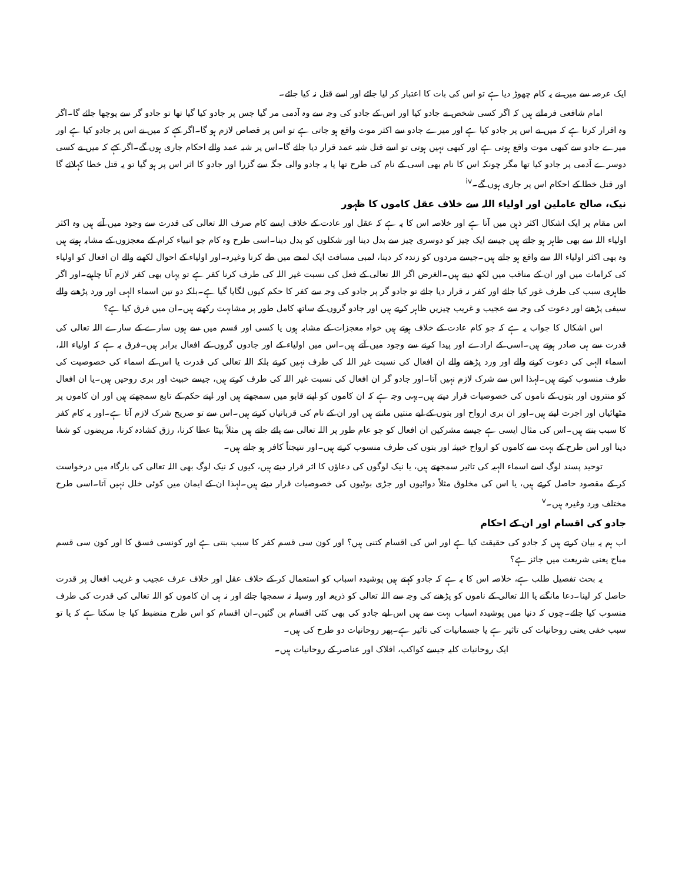ایک عرصہ سے میں نے یہ کام چھوڑ دیا ہے تو اس کی بات کا اعتبار کر لیا جائے اور اسے قتل نہ کیا جائے۔
امام شافعی فرماتے ہیں کہ اگر کسی شخص نے جادو کیا اور اس کے جادو کی وجہ سے وہ آدمی مر گیا جس پر جادو کیا گیا تھا تو جادو گر سے پوچھا جائے گا۔اگر وہ اقرار کرتا ہے کہ میں نے اس پر جادو کیا ہے اور میرے جادو سے اکثر موت واقع ہو جاتی ہے تو اس پر قصاص لازم ہو گا۔اگر کہے کہ میں نے اس پر جادو کیا ہے اور میرے جادو سے کبھی موت واقع ہوتی ہے اور کبھی نہیں ہوتی تو اسے قتل شبہ عمد قرار دیا جائے گا۔اس پر شبہ عمد والے احکام جاری ہوں گے۔اگر کہے کہ میں نے کسی دوسرے آدمی پر جادو کیا تھا مگر چونکہ اس کا نام بھی اسی کے نام کی طرح تھا یا یہ جادو والی جگہ سے گزرا اور جادو کا اثر اس پر ہو گیا تو یہ قتل خطا کہلائے گا اور قتل خطا کے احکام اس پر جاری ہوں گے۔<sup>iv</sup>
نیک، صالح عاملین اور اولیاء اللہ سے خلاف عقل کاموں کا ظہور
اس مقام پر ایک اشکال اکثر ذہن میں آتا ہے اور خلاصہ اس کا یہ ہے کہ عقل اور عادت کے خلاف ایسے کام صرف اللہ تعالی کی قدرت سے وجود میں آتے ہیں وہ اکثر اولیاء اللہ سے بھی ظاہر ہو جاتے ہیں جیسے ایک چیز کو دوسری چیز سے بدل دینا اور شکلوں کو بدل دینا۔اسی طرح وہ کام جو انبیاء کرام کے معجزوں کے مشابہ ہوتے ہیں وہ بھی اکثر اولیاء اللہ سے واقع ہو جاتے ہیں۔جیسے مردوں کو زندہ کر دینا، لمبی مسافت ایک لمحے میں طے کرنا وغیرہ۔اور اولیاء کے احوال لکھنے والے ان افعال کو اولیاء کی کرامات میں اور ان کے مناقب میں لکھ دیتے ہیں۔الغرض اگر اللہ تعالی کے فعل کی نسبت غیر اللہ کی طرف کرنا کفر ہے تو یہاں بھی کفر لازم آنا چاہیے۔اور اگر ظاہری سبب کی طرف غور کیا جائے اور کفر نہ قرار دیا جائے تو جادو گر پر جادو کی وجہ سے کفر کا حکم کیوں لگایا گیا ہے۔بلکہ دو تین اسماء الہی اور ورد پڑھنے والے سیفی پڑھنے اور دعوت کی وجہ سے عجیب و غریب چیزیں ظاہر کرتے ہیں اور جادو گروں کے ساتھ کامل طور پر مشابہت رکھتے ہیں۔ان میں فرق کیا ہے؟
اس اشکال کا جواب یہ ہے کہ جو کام عادت کے خلاف ہوتے ہیں خواہ معجزات کے مشابہ ہوں یا کسی اور قسم میں سے ہوں سارے کے سارے اللہ تعالی کی قدرت سے ہی صادر ہوتے ہیں۔اسی کے ارادے اور پیدا کرنے سے وجود میں آتے ہیں۔اس میں اولیاء کے اور جادوں گروں کے افعال برابر ہیں۔فرق یہ ہے کہ اولیاء اللہ، اسماء الہی کی دعوت کرنے والے اور ورد پڑھنے والے ان افعال کی نسبت غیر اللہ کی طرف نہیں کرتے بلکہ اللہ تعالی کی قدرت یا اس کے اسماء کی خصوصیت کی طرف منسوب کرتے ہیں۔لہذا اس سے شرک لازم نہیں آتا۔اور جادو گر ان افعال کی نسبت غیر اللہ کی طرف کرتے ہیں، جیسے خبیث اور بری روحیں ہیں۔یا ان افعال کو منتروں اور بتوں کے ناموں کی خصوصیات قرار دیتے ہیں۔یہی وجہ ہے کہ ان کاموں کو اپنے قابو میں سمجھتے ہیں اور اپنے حکم کے تابع سمجھتے ہیں اور ان کاموں پر مٹھائیاں اور اجرت لیتے ہیں۔اور ان بری ارواح اور بتوں کے لیے منتیں مانتے ہیں اور ان کے نام کی قربانیاں کرتے ہیں۔اس سے تو صریح شرک لازم آتا ہے۔اور یہ کام کفر کا سبب بنتے ہیں۔اس کی مثال ایسی ہے جیسے مشرکین ان افعال کو جو عام طور پر اللہ تعالی سے پائے جاتے ہیں مثلاً بیٹا عطا کرنا، رزق کشادہ کرنا، مریضوں کو شفا دینا اور اس طرح کے بہت سے کاموں کو ارواح خبیثہ اور بتوں کی طرف منسوب کرتے ہیں۔اور نتیجتاً کافر ہو جاتے ہیں۔
توحید پسند لوگ اسے اسماء الہیہ کی تاثیر سمجھتے ہیں، یا نیک لوگوں کی دعاؤں کا اثر قرار دیتے ہیں، کیوں کہ نیک لوگ بھی اللہ تعالی کی بارگاہ میں درخواست کر کے مقصود حاصل کرتے ہیں، یا اس کی مخلوق مثلاً دوائیوں اور جڑی بوٹیوں کی خصوصیات قرار دیتے ہیں۔لہذا ان کے ایمان میں کوئی خلل نہیں آتا۔اسی طرح مختلف ورد وغیرہ ہیں۔<sup>v</sup>
جادو کی اقسام اور ان کے احکام
اب ہم یہ بیان کرتے ہیں کہ جادو کی حقیقت کیا ہے اور اس کی اقسام کتنی ہیں؟ اور کون سی قسم کفر کا سبب بنتی ہے اور کونسی فسق کا اور کون سی قسم مباح یعنی شریعت میں جائز ہے؟
یہ بحث تفصیل طلب ہے، خلاصہ اس کا یہ ہے کہ جادو کہتے ہیں پوشیدہ اسباب کو استعمال کر کے خلاف عقل اور خلاف عرف عجیب و غریب افعال پر قدرت حاصل کر لینا۔دعا مانگنے یا اللہ تعالی کے ناموں کو پڑھنے کی وجہ سے اللہ تعالی کو ذریعہ اور وسیلہ نہ سمجھا جائے اور نہ ہی ان کاموں کو اللہ تعالی کی قدرت کی طرف منسوب کیا جائے۔چوں کہ دنیا میں پوشیدہ اسباب بہت سے ہیں اس لیے جادو کی بھی کئی اقسام بن گئیں۔ان اقسام کو اس طرح منضبط کیا جا سکتا ہے کہ یا تو سبب خفی یعنی روحانیات کی تاثیر ہے یا جسمانیات کی تاثیر ہے۔پھر روحانیات دو طرح کی ہیں۔
ایک روحانیات کلیہ جیسے کواکب، افلاک اور عناصر کے روحانیات ہیں۔